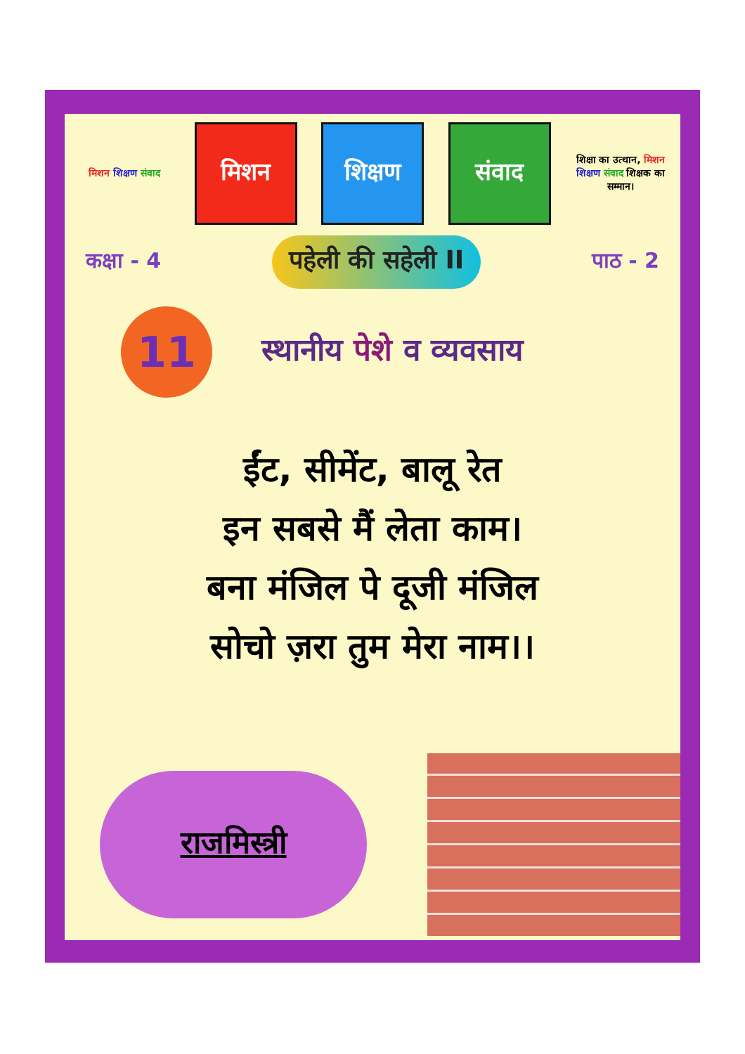मिशन शिक्षण संवाद
मिशन शिक्षण संवाद
शिक्षा का उत्थान, मिशन शिक्षण संवाद शिक्षक का सम्मान।
कक्षा - 4 पहेली की सहेली II पाठ - 2
11
स्थानीय पेशे व व्यवसाय
ईंट, सीमेंट, बालू रेत
इन सबसे मैं लेता काम।
बना मंजिल पे दूजी मंजिल
सोचो ज़रा तुम मेरा नाम।।
राजमिस्त्री